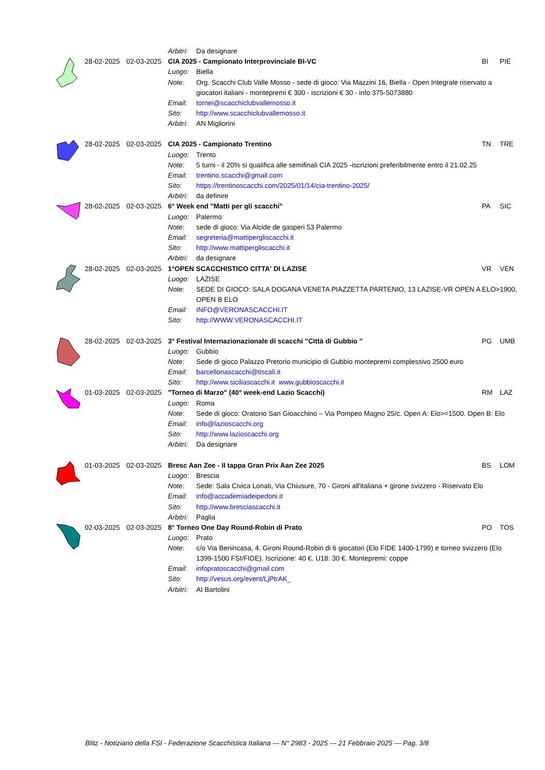| | | | Arbitri: | Da designare | | |
| | 28-02-2025 | 02-03-2025 | CIA 2025 - Campionato Interprovinciale BI-VC | | BI | PIE |
| | | | Luogo: | Biella | | |
| | | | Note: | Org. Scacchi Club Valle Mosso - sede di gioco: Via Mazzini 16, Biella - Open Integrale riservato a giocatori italiani - montepremi € 300 - iscrizioni € 30 - info 375-5073880 | | |
| | | | Email: | tornei@scacchiclubvallemosso.it | | |
| | | | Sito: | http://www.scacchiclubvallemosso.it | | |
| | | | Arbitri: | AN Migliorini | | |
| | 28-02-2025 | 02-03-2025 | CIA 2025 - Campionato Trentino | | TN | TRE |
| | | | Luogo: | Trento | | |
| | | | Note: | 5 turni - il 20% si qualifica alle semifinali CIA 2025 -iscrizioni preferibilmente entro il 21.02.25 | | |
| | | | Email: | trentino.scacchi@gmail.com | | |
| | | | Sito: | https://trentinoscacchi.com/2025/01/14/cia-trentino-2025/ | | |
| | | | Arbitri: | da definire | | |
| | 28-02-2025 | 02-03-2025 | 6° Week end "Matti per gli scacchi" | | PA | SIC |
| | | | Luogo: | Palermo | | |
| | | | Note: | sede di gioco: Via Alcide de gasperi 53 Palermo | | |
| | | | Email: | segreteria@mattipergliscacchi.it | | |
| | | | Sito: | http://www.mattipergliscacchi.it | | |
| | | | Arbitri: | da designare | | |
| | 28-02-2025 | 02-03-2025 | 1°OPEN SCACCHISTICO CITTA' DI LAZISE | | VR | VEN |
| | | | Luogo: | LAZISE | | |
| | | | Note: | SEDE DI GIOCO: SALA DOGANA VENETA PIAZZETTA PARTENIO, 13 LAZISE-VR OPEN A ELO>1900, OPEN B ELO | | |
| | | | Email: | INFO@VERONASCACCHI.IT | | |
| | | | Sito: | http://WWW.VERONASCACCHI.IT | | |
| | 28-02-2025 | 02-03-2025 | 3° Festival Internazionazionale di scacchi "Città di Gubbio " | | PG | UMB |
| | | | Luogo: | Gubbio | | |
| | | | Note: | Sede di gioco Palazzo Pretorio municipio di Gubbio montepremi complessivo 2500 euro | | |
| | | | Email: | barcellonascacchi@tiscali.it | | |
| | | | Sito: | http://www.siciliascacchi.it www.gubbioscacchi.it | | |
| | 01-03-2025 | 02-03-2025 | "Torneo di Marzo" (40° week-end Lazio Scacchi) | | RM | LAZ |
| | | | Luogo: | Roma | | |
| | | | Note: | Sede di gioco: Oratorio San Gioacchino – Via Pompeo Magno 25/c. Open A: Elo>=1500. Open B: Elo | | |
| | | | Email: | info@lazioscacchi.org | | |
| | | | Sito: | http://www.lazioscacchi.org | | |
| | | | Arbitri: | Da designare | | |
| | 01-03-2025 | 02-03-2025 | Bresc Aan Zee - II tappa Gran Prix Aan Zee 2025 | | BS | LOM |
| | | | Luogo: | Brescia | | |
| | | | Note: | Sede: Sala Civica Lonati, Via Chiusure, 70 - Gironi all'italiana + girone svizzero - Riservato Elo | | |
| | | | Email: | info@accademiadeipedoni.it | | |
| | | | Sito: | http://www.bresciascacchi.it | | |
| | | | Arbitri: | Paglia | | |
| | 02-03-2025 | 02-03-2025 | 8° Torneo One Day Round-Robin di Prato | | PO | TOS |
| | | | Luogo: | Prato | | |
| | | | Note: | c/o Via Benincasa, 4. Gironi Round-Robin di 6 giocatori (Elo FIDE 1400-1799) e torneo svizzero (Elo 1399-1500 FSI/FIDE). Iscrizione: 40 €. U18: 30 €. Montepremi: coppe | | |
| | | | Email: | infopratoscacchi@gmail.com | | |
| | | | Sito: | http://vesus.org/event/LjPtrAK_ | | |
| | | | Arbitri: | AI Bartolini | | |
Blitz - Notiziario della FSI - Federazione Scacchistica Italiana --- N° 2983 - 2025 --- 21 Febbraio 2025 --- Pag. 3/8